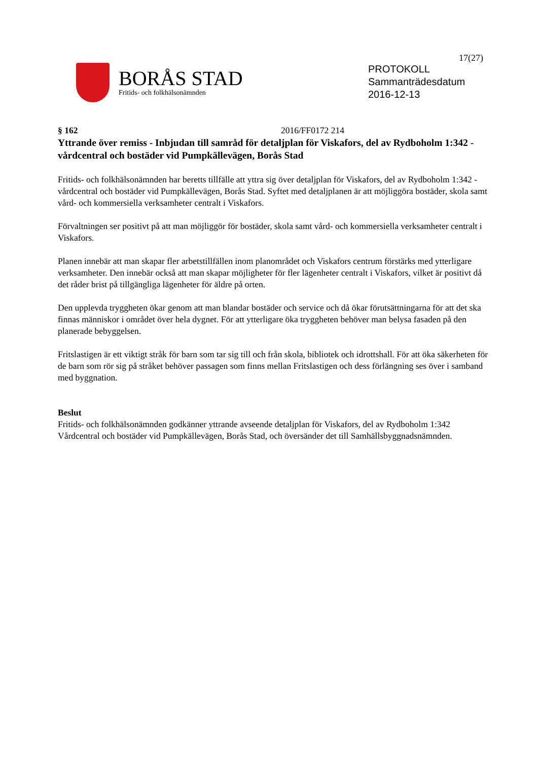17(27)
BORÅS STAD
Fritids- och folkhälsonämnden
PROTOKOLL
Sammanträdesdatum
2016-12-13
§ 162 2016/FF0172 214
Yttrande över remiss - Inbjudan till samråd för detaljplan för Viskafors, del av Rydboholm 1:342 - vårdcentral och bostäder vid Pumpkällevägen, Borås Stad
Fritids- och folkhälsonämnden har beretts tillfälle att yttra sig över detaljplan för Viskafors, del av Rydboholm 1:342 - vårdcentral och bostäder vid Pumpkällevägen, Borås Stad. Syftet med detaljplanen är att möjliggöra bostäder, skola samt vård- och kommersiella verksamheter centralt i Viskafors.
Förvaltningen ser positivt på att man möjliggör för bostäder, skola samt vård- och kommersiella verksamheter centralt i Viskafors.
Planen innebär att man skapar fler arbetstillfällen inom planområdet och Viskafors centrum förstärks med ytterligare verksamheter. Den innebär också att man skapar möjligheter för fler lägenheter centralt i Viskafors, vilket är positivt då det råder brist på tillgängliga lägenheter för äldre på orten.
Den upplevda tryggheten ökar genom att man blandar bostäder och service och då ökar förutsättningarna för att det ska finnas människor i området över hela dygnet. För att ytterligare öka tryggheten behöver man belysa fasaden på den planerade bebyggelsen.
Fritslastigen är ett viktigt stråk för barn som tar sig till och från skola, bibliotek och idrottshall. För att öka säkerheten för de barn som rör sig på stråket behöver passagen som finns mellan Fritslastigen och dess förlängning ses över i samband med byggnation.
Beslut
Fritids- och folkhälsonämnden godkänner yttrande avseende detaljplan för Viskafors, del av Rydboholm 1:342 Vårdcentral och bostäder vid Pumpkällevägen, Borås Stad, och översänder det till Samhällsbyggnadsnämnden.